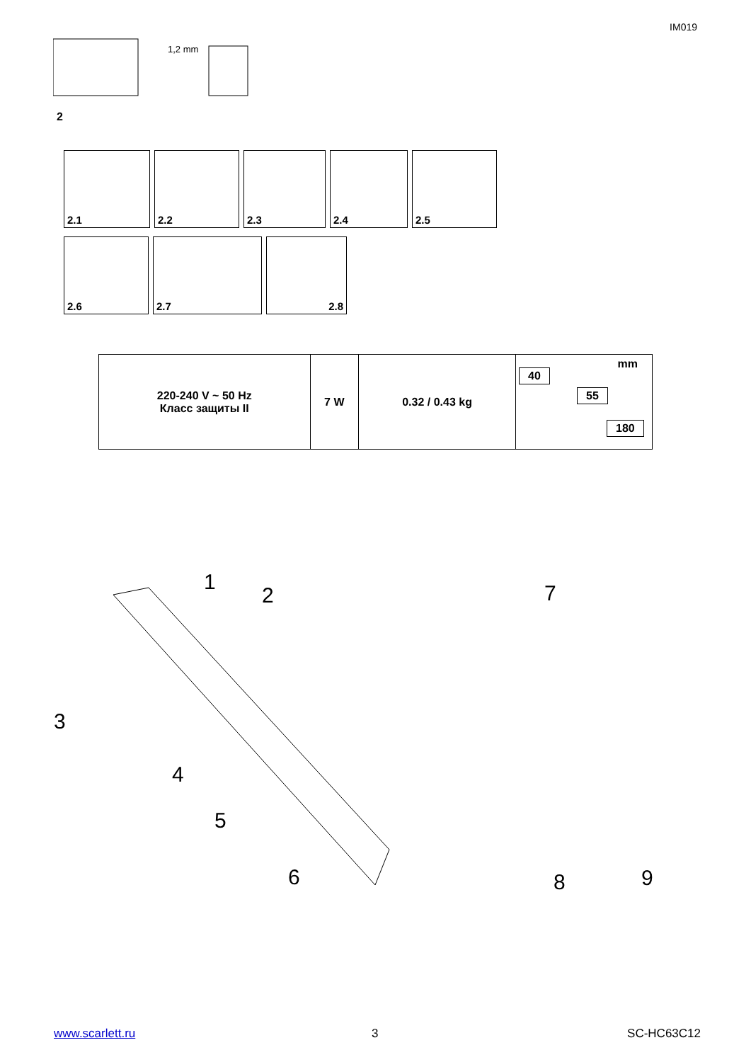IM019
1,2 mm
2
2.1 2.2 2.3 2.4 2.5
2.6 2.7 2.8
| 220-240 V ~ 50 Hz Класс защиты II | 7 W | 0.32 / 0.43 kg | mm 40 55 180 |
1
2
3
4
5
6
7
8 9
www.scarlett.ru 3 SC-HC63C12